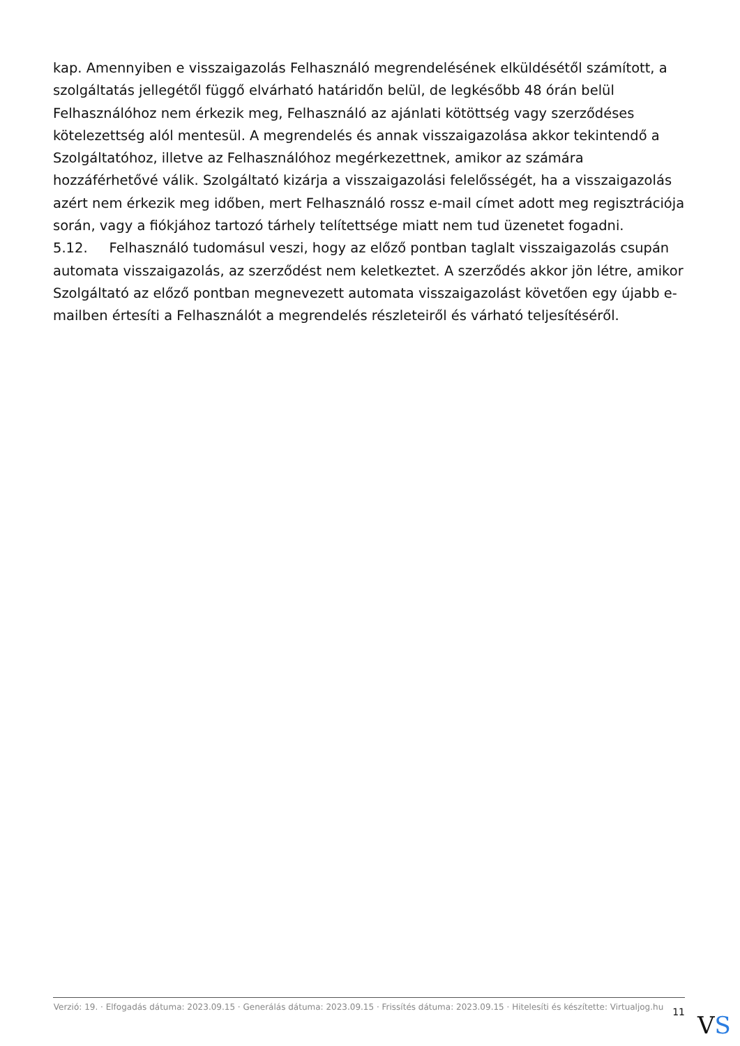kap. Amennyiben e visszaigazolás Felhasználó megrendelésének elküldésétől számított, a szolgáltatás jellegétől függő elvárható határidőn belül, de legkésőbb 48 órán belül Felhasználóhoz nem érkezik meg, Felhasználó az ajánlati kötöttség vagy szerződéses kötelezettség alól mentesül. A megrendelés és annak visszaigazolása akkor tekintendő a Szolgáltatóhoz, illetve az Felhasználóhoz megérkezettnek, amikor az számára hozzáférhetővé válik. Szolgáltató kizárja a visszaigazolási felelősségét, ha a visszaigazolás azért nem érkezik meg időben, mert Felhasználó rossz e-mail címet adott meg regisztrációja során, vagy a fiókjához tartozó tárhely telítettsége miatt nem tud üzenetet fogadni.
5.12. Felhasználó tudomásul veszi, hogy az előző pontban taglalt visszaigazolás csupán automata visszaigazolás, az szerződést nem keletkeztet. A szerződés akkor jön létre, amikor Szolgáltató az előző pontban megnevezett automata visszaigazolást követően egy újabb e-mailben értesíti a Felhasználót a megrendelés részleteiről és várható teljesítéséről.
Verzió: 19. · Elfogadás dátuma: 2023.09.15 · Generálás dátuma: 2023.09.15 · Frissítés dátuma: 2023.09.15 · Hitelesíti és készítette: Virtualjog.hu
11
VS